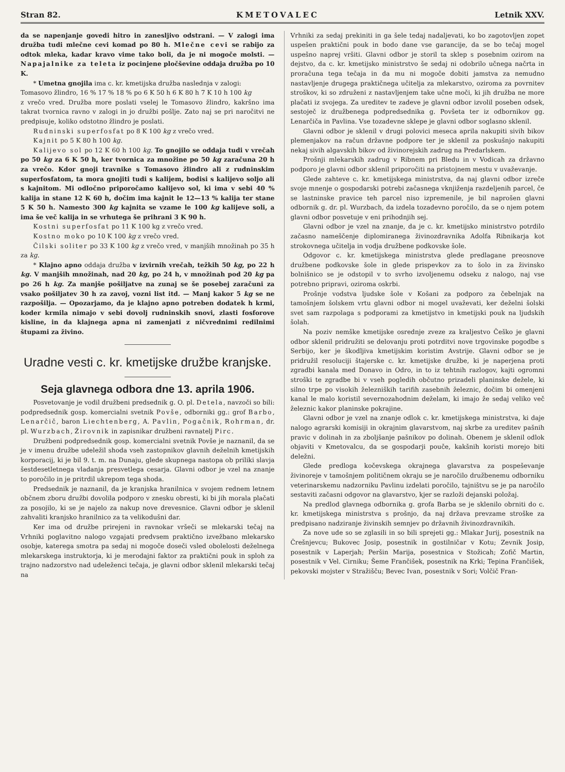Stran 82. KMETOVALEC Letnik XXV.
da se napenjanje govedi hitro in zanesljivo odstrani. — V zalogi ima družba tudi mlečne cevi komad po 80 h. Mlečne cevi se rabijo za odtok mleka, kadar kravo vime tako boli, da je ni mogoče molsti. — Napajalnike za teleta iz pocinjene pločševine oddaja družba po 10 K.
* Umetna gnojila ima c. kr. kmetijska družba naslednja v zalogi:
Tomasovo žlindro, 16 % 17 % 18 % po 6 K 50 h 6 K 80 h 7 K 10 h 100 kg
z vrečo vred. Družba more poslati vselej le Tomasovo žlindro, kakršno ima takrat tvornica ravno v zalogi in jo družbi pošlje. Zato naj se pri naročitvi ne predpisuje, koliko odstotno žlindro je poslati.
Rudninski superfosfat po 8 K 100 kg z vrečo vred.
Kajnit po 5 K 80 h 100 kg.
Kalijevo sol po 12 K 60 h 100 kg. To gnojilo se oddaja tudi v vrečah po 50 kg za 6 K 50 h, ker tvornica za množine po 50 kg zaračuna 20 h za vrečo. Kdor gnoji travnike s Tomasovo žlindro ali z rudninskim superfosfatom, ta mora gnojiti tudi s kalijem, bodisi s kalijevo soljo ali s kajnitom. Mi odločno priporočamo kalijevo sol, ki ima v sebi 40 % kalija in stane 12 K 60 h, dočim ima kajnit le 12—13 % kalija ter stane 5 K 50 h. Namesto 300 kg kajnita se vzame le 100 kg kalijeve soli, a ima še več kalija in se vrhutega še prihrani 3 K 90 h.
Kostni superfosfat po 11 K 100 kg z vrečo vred.
Kostno moko po 10 K 100 kg z vrečo vred.
Čilski soliter po 33 K 100 kg z vrečo vred, v manjših množinah po 35 h za kg.
* Klajno apno oddaja družba v izvirnih vrečah, težkih 50 kg, po 22 h kg. V manjših množinah, nad 20 kg, po 24 h, v množinah pod 20 kg pa po 26 h kg. Za manjše pošiljatve na zunaj se še posebej zaračuni za vsako pošiljatev 30 h za zavoj, vozni list itd. — Manj kakor 5 kg se ne razpošilja. — Opozarjamo, da je klajno apno potreben dodatek h krmi, koder krmila nimajo v sebi dovolj rudninskih snovi, zlasti fosforove kisline, in da klajnega apna ni zamenjati z ničvrednimi redilnimi štupami za živino.
Uradne vesti c. kr. kmetijske družbe kranjske.
Seja glavnega odbora dne 13. aprila 1906.
Posvetovanje je vodil družbeni predsednik g. O. pl. Detela, navzoči so bili: podpredsednik gosp. komercialni svetnik Povše, odborniki gg.: grof Barbo, Lenarčič, baron Liechtenberg, A. Pavlin, Pogačnik, Rohrman, dr. pl. Wurzbach, Žirovnik in zapisnikar družbeni ravnatelj Pirc.
Družbeni podpredsednik gosp. komercialni svetnik Povše je naznanil, da se je v imenu družbe udeležil shoda vseh zastopnikov glavnih deželnih kmetijskih korporacij, ki je bil 9. t. m. na Dunaju, glede skupnega nastopa ob priliki slavja šestdesetletnega vladanja presvetlega cesarja. Glavni odbor je vzel na znanje to poročilo in je pritrdil ukrepom tega shoda.
Predsednik je naznanil, da je kranjska hranilnica v svojem rednem letnem občnem zboru družbi dovolila podporo v znesku obresti, ki bi jih morala plačati za posojilo, ki se je najelo za nakup nove drevesnice. Glavni odbor je sklenil zahvaliti kranjsko hranilnico za ta velikodušni dar.
Ker ima od družbe prirejeni in ravnokar vršeči se mlekarski tečaj na Vrhniki poglavitno nalogo vzgajati predvsem praktično izvežbano mlekarsko osobje, katerega smotra pa sedaj ni mogoče doseči vsled obolelosti deželnega mlekarskega instruktorja, ki je merodajni faktor za praktični pouk in sploh za trajno nadzorstvo nad udeleženci tečaja, je glavni odbor sklenil mlekarski tečaj na
Vrhniki za sedaj prekiniti in ga šele tedaj nadaljevati, ko bo zagotovljen zopet uspešen praktični pouk in bodo dane vse garancije, da se bo tečaj mogel uspešno naprej vršiti. Glavni odbor je storil ta sklep s posebnim ozirom na dejstvo, da c. kr. kmetijsko ministrstvo še sedaj ni odobrilo učnega načrta in proračuna tega tečaja in da mu ni mogoče dobiti jamstva za nemudno nastavljenje drugega praktičnega učitelja za mlekarstvo, oziroma za povrnitev stroškov, ki so združeni z nastavljenjem take učne moči, ki jih družba ne more plačati iz svojega. Za ureditev te zadeve je glavni odbor izvolil poseben odsek, sestoječ iz družbenega podpredsednika g. Povšeta ter iz odbornikov gg. Lenarčiča in Pavlina. Vse tozadevne sklepe je glavni odbor soglasno sklenil.
Glavni odbor je sklenil v drugi polovici meseca aprila nakupiti sivih bikov plemenjakov na račun državne podpore ter je sklenil za poskušnjo nakupiti nekaj sivih algavskih bikov od živinorejskih zadrug na Predarlskem.
Prošnji mlekarskih zadrug v Ribnem pri Bledu in v Vodicah za državno podporo je glavni odbor sklenil priporočiti na pristojnem mestu v uvaževanje.
Glede zahteve c. kr. kmetijskega ministrstva, da naj glavni odbor izreče svoje mnenje o gospodarski potrebi začasnega vknjiženja razdeljenih parcel, če se lastninske pravice teh parcel niso izpremenile, je bil naprošen glavni odbornik g. dr. pl. Wurzbach, da izdela tozadevno poročilo, da se o njem potem glavni odbor posvetuje v eni prihodnjih sej.
Glavni odbor je vzel na znanje, da je c. kr. kmetijsko ministrstvo potrdilo začasno nameščenje diplomiranega živinozdravnika Adolfa Ribnikarja kot strokovnega učitelja in vodja družbene podkovske šole.
Odgovor c. kr. kmetijskega ministrstva glede predlagane preosnove družbene podkovske šole in glede prispevkov za to šolo in za živinsko bolnišnico se je odstopil v to svrho izvoljenemu odseku z nalogo, naj vse potrebno pripravi, oziroma oskrbi.
Prošnje vodstva ljudske šole v Košani za podporo za čebelnjak na tamošnjem šolskem vrtu glavni odbor ni mogel uvaževati, ker deželni šolski svet sam razpolaga s podporami za kmetijstvo in kmetijski pouk na ljudskih šolah.
Na poziv nemške kmetijske osrednje zveze za kraljestvo Češko je glavni odbor sklenil pridružiti se delovanju proti potrditvi nove trgovinske pogodbe s Serbijo, ker je škodljiva kmetijskim koristim Avstrije. Glavni odbor se je pridružil resoluciji štajerske c. kr. kmetijske družbe, ki je naperjena proti zgradbi kanala med Donavo in Odro, in to iz tehtnih razlogov, kajti ogromni stroški te zgradbe bi v vseh pogledih občutno prizadeli planinske dežele, ki silno trpe po visokih železniških tarifih zasebnih železnic, dočim bi omenjeni kanal le malo koristil severnozahodnim deželam, ki imajo že sedaj veliko več železnic kakor planinske pokrajine.
Glavni odbor je vzel na znanje odlok c. kr. kmetijskega ministrstva, ki daje nalogo agrarski komisiji in okrajnim glavarstvom, naj skrbe za ureditev pašnih pravic v dolinah in za zboljšanje pašnikov po dolinah. Obenem je sklenil odlok objaviti v Kmetovalcu, da se gospodarji pouče, kakšnih koristi morejo biti deležni.
Glede predloga kočevskega okrajnega glavarstva za pospeševanje živinoreje v tamošnjem političnem okraju se je naročilo družbenemu odborniku veterinarskemu nadzorniku Pavlinu izdelati poročilo, tajništvu se je pa naročilo sestaviti začasni odgovor na glavarstvo, kjer se razloži dejanski položaj.
Na predlod glavnega odbornika g. grofa Barba se je sklenilo obrniti do c. kr. kmetijskega ministrstva s prošnjo, da naj država prevzame stroške za predpisano nadziranje živinskih semnjev po državnih živinozdravnikih.
Za nove ude so se zglasili in so bili sprejeti gg.: Mlakar Jurij, posestnik na Črešnjevcu; Bukovec Josip, posestnik in gostilničar v Kotu; Zevnik Josip, posestnik v Laperjah; Peršin Marija, posestnica v Stožicah; Zofič Martin, posestnik v Vel. Cirniku; Šeme Frančišek, posestnik na Krki; Tepina Frančišek, pekovski mojster v Stražišču; Bevec Ivan, posestnik v Sori; Volčič Fran-